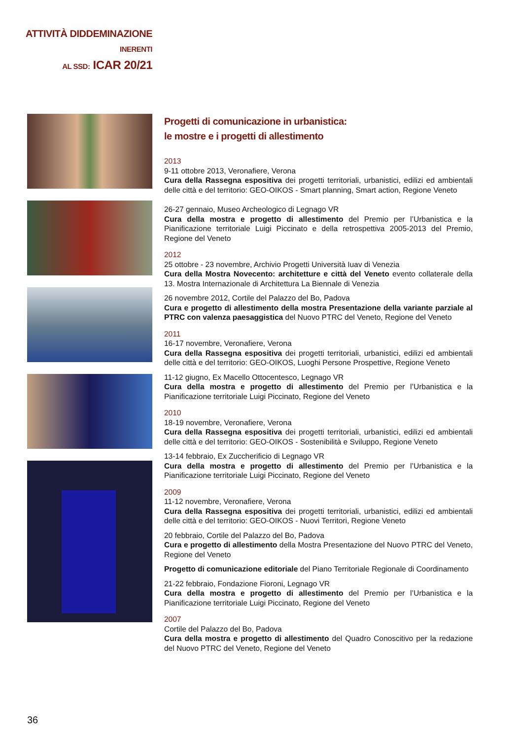ATTIVITÀ DIDDEMINAZIONE
INERENTI
AL SSD: ICAR 20/21
Progetti di comunicazione in urbanistica:
le mostre e i progetti di allestimento
2013
9-11 ottobre 2013, Veronafiere, Verona
Cura della Rassegna espositiva dei progetti territoriali, urbanistici, edilizi ed ambientali delle città e del territorio: GEO-OIKOS - Smart planning, Smart action, Regione Veneto
26-27 gennaio, Museo Archeologico di Legnago VR
Cura della mostra e progetto di allestimento del Premio per l’Urbanistica e la Pianificazione territoriale Luigi Piccinato e della retrospettiva 2005-2013 del Premio, Regione del Veneto
2012
25 ottobre - 23 novembre, Archivio Progetti Università Iuav di Venezia
Cura della Mostra Novecento: architetture e città del Veneto evento collaterale della 13. Mostra Internazionale di Architettura La Biennale di Venezia
26 novembre 2012, Cortile del Palazzo del Bo, Padova
Cura e progetto di allestimento della mostra Presentazione della variante parziale al PTRC con valenza paesaggistica del Nuovo PTRC del Veneto, Regione del Veneto
2011
16-17 novembre, Veronafiere, Verona
Cura della Rassegna espositiva dei progetti territoriali, urbanistici, edilizi ed ambientali delle città e del territorio: GEO-OIKOS, Luoghi Persone Prospettive, Regione Veneto
11-12 giugno, Ex Macello Ottocentesco, Legnago VR
Cura della mostra e progetto di allestimento del Premio per l’Urbanistica e la Pianificazione territoriale Luigi Piccinato, Regione del Veneto
2010
18-19 novembre, Veronafiere, Verona
Cura della Rassegna espositiva dei progetti territoriali, urbanistici, edilizi ed ambientali delle città e del territorio: GEO-OIKOS - Sostenibilità e Sviluppo, Regione Veneto
13-14 febbraio, Ex Zuccherificio di Legnago VR
Cura della mostra e progetto di allestimento del Premio per l’Urbanistica e la Pianificazione territoriale Luigi Piccinato, Regione del Veneto
2009
11-12 novembre, Veronafiere, Verona
Cura della Rassegna espositiva dei progetti territoriali, urbanistici, edilizi ed ambientali delle città e del territorio: GEO-OIKOS - Nuovi Territori, Regione Veneto
20 febbraio, Cortile del Palazzo del Bo, Padova
Cura e progetto di allestimento della Mostra Presentazione del Nuovo PTRC del Veneto, Regione del Veneto
Progetto di comunicazione editoriale del Piano Territoriale Regionale di Coordinamento
21-22 febbraio, Fondazione Fioroni, Legnago VR
Cura della mostra e progetto di allestimento del Premio per l’Urbanistica e la Pianificazione territoriale Luigi Piccinato, Regione del Veneto
2007
Cortile del Palazzo del Bo, Padova
Cura della mostra e progetto di allestimento del Quadro Conoscitivo per la redazione del Nuovo PTRC del Veneto, Regione del Veneto
36